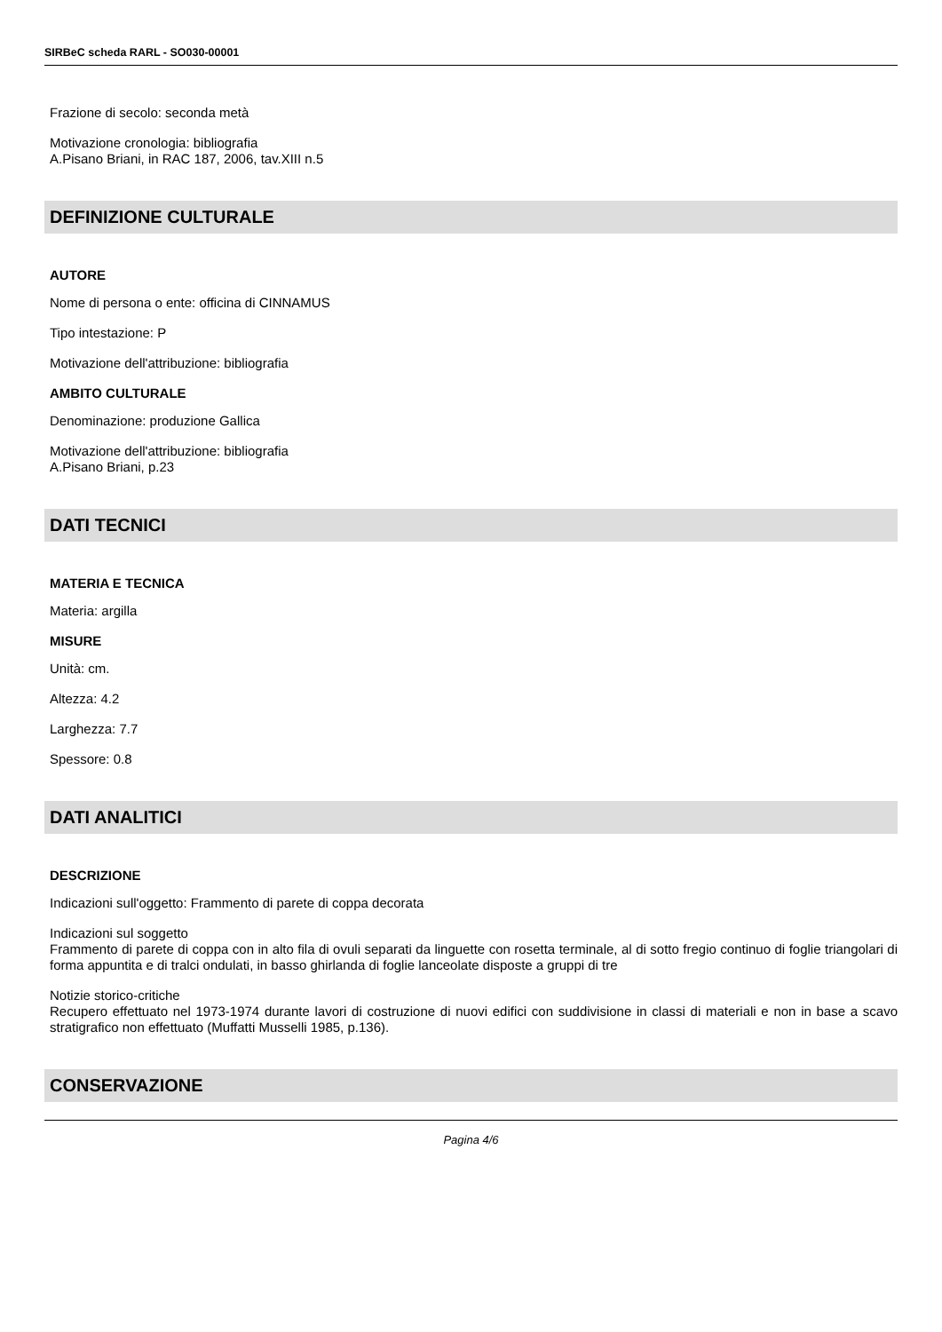SIRBeC scheda RARL - SO030-00001
Frazione di secolo: seconda metà
Motivazione cronologia: bibliografia
A.Pisano Briani, in RAC 187, 2006, tav.XIII n.5
DEFINIZIONE CULTURALE
AUTORE
Nome di persona o ente: officina di CINNAMUS
Tipo intestazione: P
Motivazione dell'attribuzione: bibliografia
AMBITO CULTURALE
Denominazione: produzione Gallica
Motivazione dell'attribuzione: bibliografia
A.Pisano Briani, p.23
DATI TECNICI
MATERIA E TECNICA
Materia: argilla
MISURE
Unità: cm.
Altezza: 4.2
Larghezza: 7.7
Spessore: 0.8
DATI ANALITICI
DESCRIZIONE
Indicazioni sull'oggetto: Frammento di parete di coppa decorata
Indicazioni sul soggetto
Frammento di parete di coppa con in alto fila di ovuli separati da linguette con rosetta terminale, al di sotto fregio continuo di foglie triangolari di forma appuntita e di tralci ondulati, in basso ghirlanda di foglie lanceolate disposte a gruppi di tre
Notizie storico-critiche
Recupero effettuato nel 1973-1974 durante lavori di costruzione di nuovi edifici con suddivisione in classi di materiali e non in base a scavo stratigrafico non effettuato (Muffatti Musselli 1985, p.136).
CONSERVAZIONE
Pagina 4/6